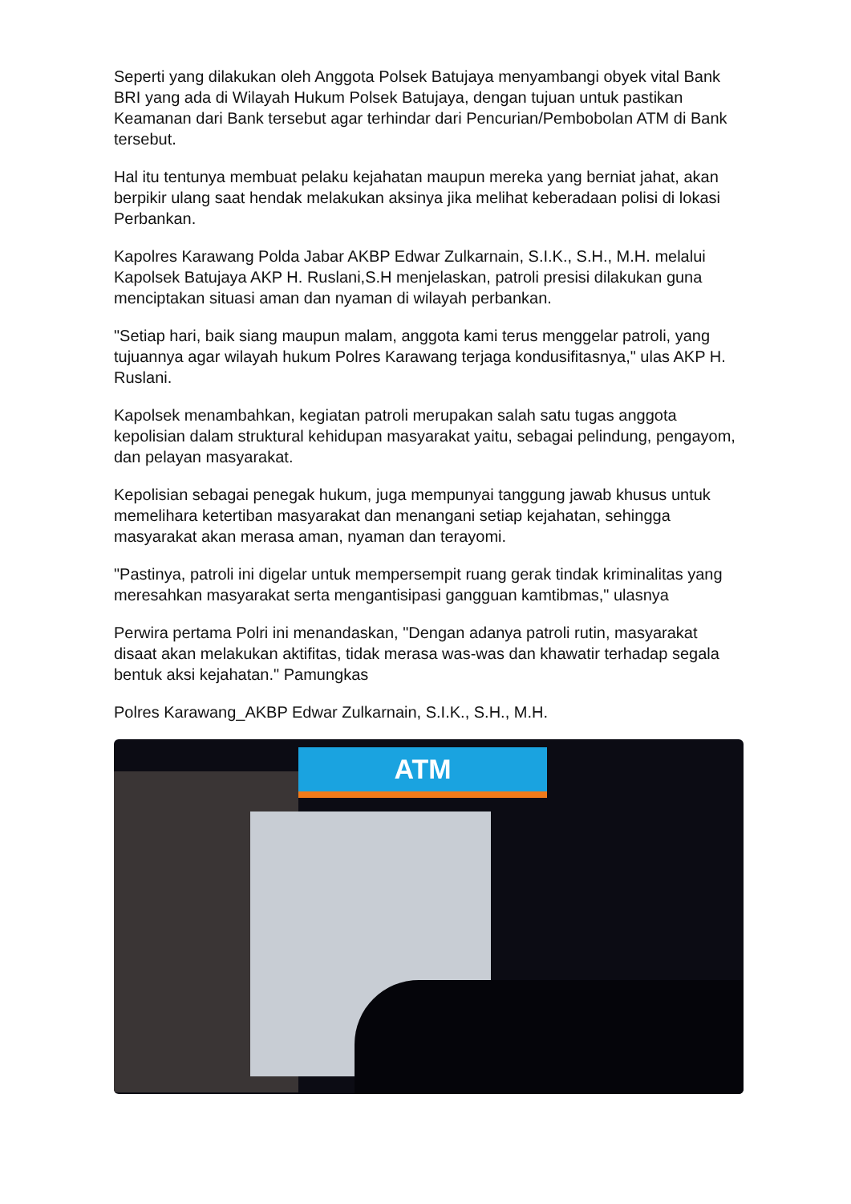Seperti yang dilakukan oleh Anggota Polsek Batujaya menyambangi obyek vital Bank BRI yang ada di Wilayah Hukum Polsek Batujaya, dengan tujuan untuk pastikan Keamanan dari Bank tersebut agar terhindar dari Pencurian/Pembobolan ATM di Bank tersebut.
Hal itu tentunya membuat pelaku kejahatan maupun mereka yang berniat jahat, akan berpikir ulang saat hendak melakukan aksinya jika melihat keberadaan polisi di lokasi Perbankan.
Kapolres Karawang Polda Jabar AKBP Edwar Zulkarnain, S.I.K., S.H., M.H. melalui Kapolsek Batujaya AKP H. Ruslani,S.H menjelaskan, patroli presisi dilakukan guna menciptakan situasi aman dan nyaman di wilayah perbankan.
"Setiap hari, baik siang maupun malam, anggota kami terus menggelar patroli, yang tujuannya agar wilayah hukum Polres Karawang terjaga kondusifitasnya," ulas AKP H. Ruslani.
Kapolsek menambahkan, kegiatan patroli merupakan salah satu tugas anggota kepolisian dalam struktural kehidupan masyarakat yaitu, sebagai pelindung, pengayom, dan pelayan masyarakat.
Kepolisian sebagai penegak hukum, juga mempunyai tanggung jawab khusus untuk memelihara ketertiban masyarakat dan menangani setiap kejahatan, sehingga masyarakat akan merasa aman, nyaman dan terayomi.
"Pastinya, patroli ini digelar untuk mempersempit ruang gerak tindak kriminalitas yang meresahkan masyarakat serta mengantisipasi gangguan kamtibmas," ulasnya
Perwira pertama Polri ini menandaskan, "Dengan adanya patroli rutin, masyarakat disaat akan melakukan aktifitas, tidak merasa was-was dan khawatir terhadap segala bentuk aksi kejahatan." Pamungkas
Polres Karawang_AKBP Edwar Zulkarnain, S.I.K., S.H., M.H.
ATM